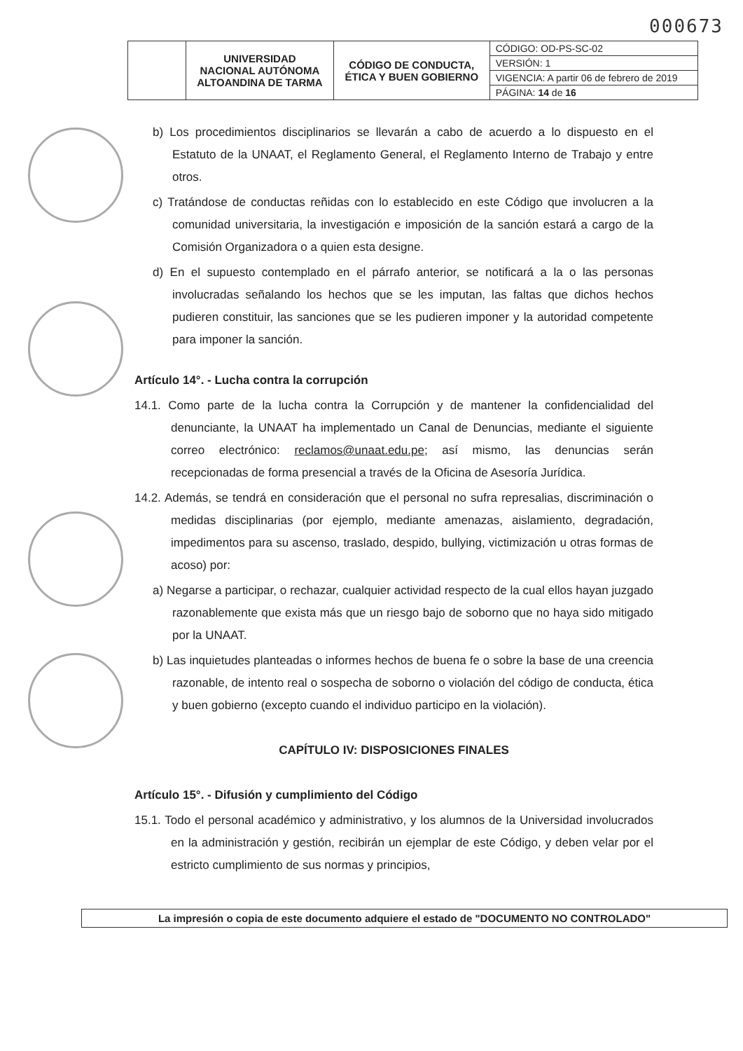000673
| | UNIVERSIDAD NACIONAL AUTÓNOMA ALTOANDINA DE TARMA | CÓDIGO DE CONDUCTA, ÉTICA Y BUEN GOBIERNO | CÓDIGO: OD-PS-SC-02 |
| | | | VERSIÓN: 1 |
| | | | VIGENCIA: A partir 06 de febrero de 2019 |
| | | | PÁGINA: 14 de 16 |
b) Los procedimientos disciplinarios se llevarán a cabo de acuerdo a lo dispuesto en el Estatuto de la UNAAT, el Reglamento General, el Reglamento Interno de Trabajo y entre otros.
c) Tratándose de conductas reñidas con lo establecido en este Código que involucren a la comunidad universitaria, la investigación e imposición de la sanción estará a cargo de la Comisión Organizadora o a quien esta designe.
d) En el supuesto contemplado en el párrafo anterior, se notificará a la o las personas involucradas señalando los hechos que se les imputan, las faltas que dichos hechos pudieren constituir, las sanciones que se les pudieren imponer y la autoridad competente para imponer la sanción.
Artículo 14°. - Lucha contra la corrupción
14.1. Como parte de la lucha contra la Corrupción y de mantener la confidencialidad del denunciante, la UNAAT ha implementado un Canal de Denuncias, mediante el siguiente correo electrónico: reclamos@unaat.edu.pe; así mismo, las denuncias serán recepcionadas de forma presencial a través de la Oficina de Asesoría Jurídica.
14.2. Además, se tendrá en consideración que el personal no sufra represalias, discriminación o medidas disciplinarias (por ejemplo, mediante amenazas, aislamiento, degradación, impedimentos para su ascenso, traslado, despido, bullying, victimización u otras formas de acoso) por:
a) Negarse a participar, o rechazar, cualquier actividad respecto de la cual ellos hayan juzgado razonablemente que exista más que un riesgo bajo de soborno que no haya sido mitigado por la UNAAT.
b) Las inquietudes planteadas o informes hechos de buena fe o sobre la base de una creencia razonable, de intento real o sospecha de soborno o violación del código de conducta, ética y buen gobierno (excepto cuando el individuo participo en la violación).
CAPÍTULO IV: DISPOSICIONES FINALES
Artículo 15°. - Difusión y cumplimiento del Código
15.1. Todo el personal académico y administrativo, y los alumnos de la Universidad involucrados en la administración y gestión, recibirán un ejemplar de este Código, y deben velar por el estricto cumplimiento de sus normas y principios,
La impresión o copia de este documento adquiere el estado de "DOCUMENTO NO CONTROLADO"